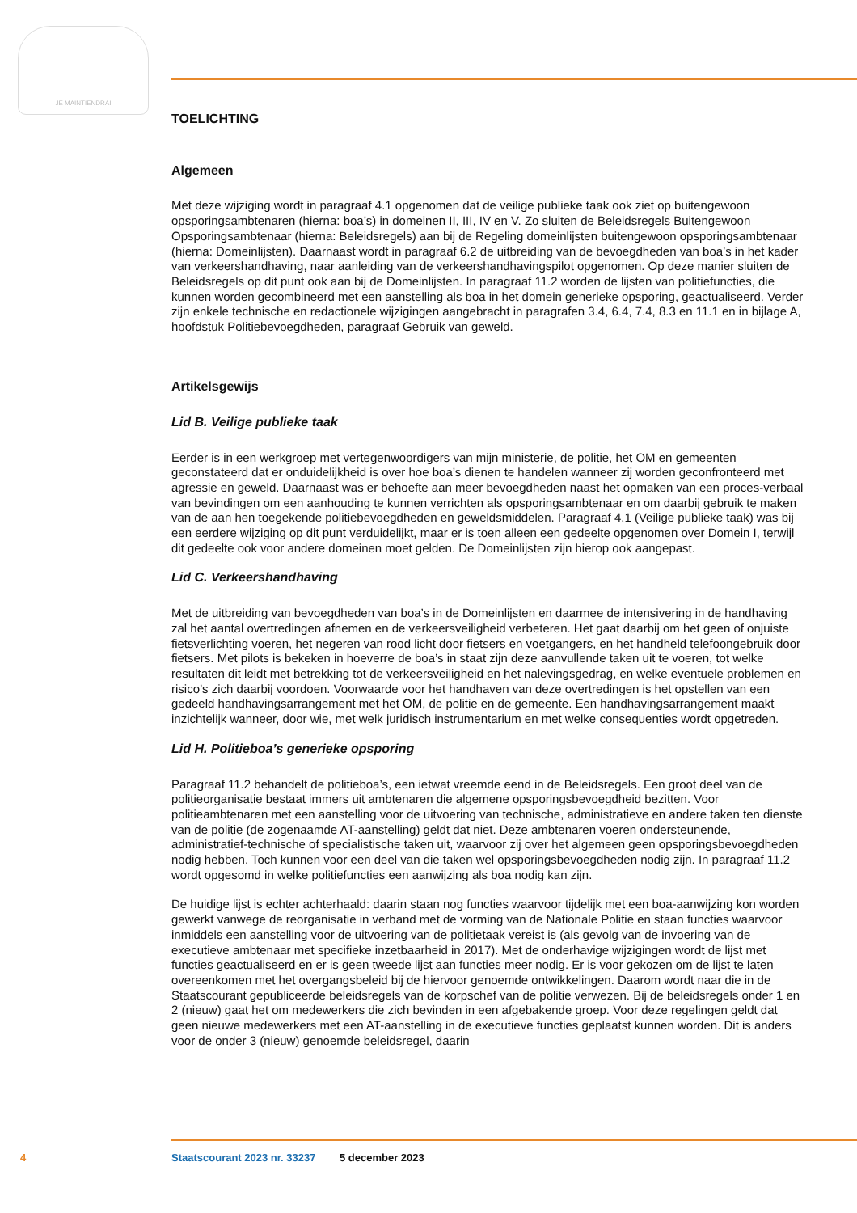JE MAINTIENDRAI
TOELICHTING
Algemeen
Met deze wijziging wordt in paragraaf 4.1 opgenomen dat de veilige publieke taak ook ziet op buitengewoon opsporingsambtenaren (hierna: boa’s) in domeinen II, III, IV en V. Zo sluiten de Beleidsregels Buitengewoon Opsporingsambtenaar (hierna: Beleidsregels) aan bij de Regeling domeinlijsten buitengewoon opsporingsambtenaar (hierna: Domeinlijsten). Daarnaast wordt in paragraaf 6.2 de uitbreiding van de bevoegdheden van boa’s in het kader van verkeershandhaving, naar aanleiding van de verkeershandhavingspilot opgenomen. Op deze manier sluiten de Beleidsregels op dit punt ook aan bij de Domeinlijsten. In paragraaf 11.2 worden de lijsten van politiefuncties, die kunnen worden gecombineerd met een aanstelling als boa in het domein generieke opsporing, geactualiseerd. Verder zijn enkele technische en redactionele wijzigingen aangebracht in paragrafen 3.4, 6.4, 7.4, 8.3 en 11.1 en in bijlage A, hoofdstuk Politiebevoegdheden, paragraaf Gebruik van geweld.
Artikelsgewijs
Lid B. Veilige publieke taak
Eerder is in een werkgroep met vertegenwoordigers van mijn ministerie, de politie, het OM en gemeenten geconstateerd dat er onduidelijkheid is over hoe boa’s dienen te handelen wanneer zij worden geconfronteerd met agressie en geweld. Daarnaast was er behoefte aan meer bevoegdheden naast het opmaken van een proces-verbaal van bevindingen om een aanhouding te kunnen verrichten als opsporingsambtenaar en om daarbij gebruik te maken van de aan hen toegekende politiebevoegdheden en geweldsmiddelen. Paragraaf 4.1 (Veilige publieke taak) was bij een eerdere wijziging op dit punt verduidelijkt, maar er is toen alleen een gedeelte opgenomen over Domein I, terwijl dit gedeelte ook voor andere domeinen moet gelden. De Domeinlijsten zijn hierop ook aangepast.
Lid C. Verkeershandhaving
Met de uitbreiding van bevoegdheden van boa’s in de Domeinlijsten en daarmee de intensivering in de handhaving zal het aantal overtredingen afnemen en de verkeersveiligheid verbeteren. Het gaat daarbij om het geen of onjuiste fietsverlichting voeren, het negeren van rood licht door fietsers en voetgangers, en het handheld telefoongebruik door fietsers. Met pilots is bekeken in hoeverre de boa’s in staat zijn deze aanvullende taken uit te voeren, tot welke resultaten dit leidt met betrekking tot de verkeersveiligheid en het nalevingsgedrag, en welke eventuele problemen en risico’s zich daarbij voordoen. Voorwaarde voor het handhaven van deze overtredingen is het opstellen van een gedeeld handhavingsarrangement met het OM, de politie en de gemeente. Een handhavingsarrangement maakt inzichtelijk wanneer, door wie, met welk juridisch instrumentarium en met welke consequenties wordt opgetreden.
Lid H. Politieboa’s generieke opsporing
Paragraaf 11.2 behandelt de politieboa’s, een ietwat vreemde eend in de Beleidsregels. Een groot deel van de politieorganisatie bestaat immers uit ambtenaren die algemene opsporingsbevoegdheid bezitten. Voor politieambtenaren met een aanstelling voor de uitvoering van technische, administratieve en andere taken ten dienste van de politie (de zogenaamde AT-aanstelling) geldt dat niet. Deze ambtenaren voeren ondersteunende, administratief-technische of specialistische taken uit, waarvoor zij over het algemeen geen opsporingsbevoegdheden nodig hebben. Toch kunnen voor een deel van die taken wel opsporingsbevoegdheden nodig zijn. In paragraaf 11.2 wordt opgesomd in welke politiefuncties een aanwijzing als boa nodig kan zijn.
De huidige lijst is echter achterhaald: daarin staan nog functies waarvoor tijdelijk met een boa-aanwijzing kon worden gewerkt vanwege de reorganisatie in verband met de vorming van de Nationale Politie en staan functies waarvoor inmiddels een aanstelling voor de uitvoering van de politietaak vereist is (als gevolg van de invoering van de executieve ambtenaar met specifieke inzetbaarheid in 2017). Met de onderhavige wijzigingen wordt de lijst met functies geactualiseerd en er is geen tweede lijst aan functies meer nodig. Er is voor gekozen om de lijst te laten overeenkomen met het overgangsbeleid bij de hiervoor genoemde ontwikkelingen. Daarom wordt naar die in de Staatscourant gepubliceerde beleidsregels van de korpschef van de politie verwezen. Bij de beleidsregels onder 1 en 2 (nieuw) gaat het om medewerkers die zich bevinden in een afgebakende groep. Voor deze regelingen geldt dat geen nieuwe medewerkers met een AT-aanstelling in de executieve functies geplaatst kunnen worden. Dit is anders voor de onder 3 (nieuw) genoemde beleidsregel, daarin
4 Staatscourant 2023 nr. 33237 5 december 2023